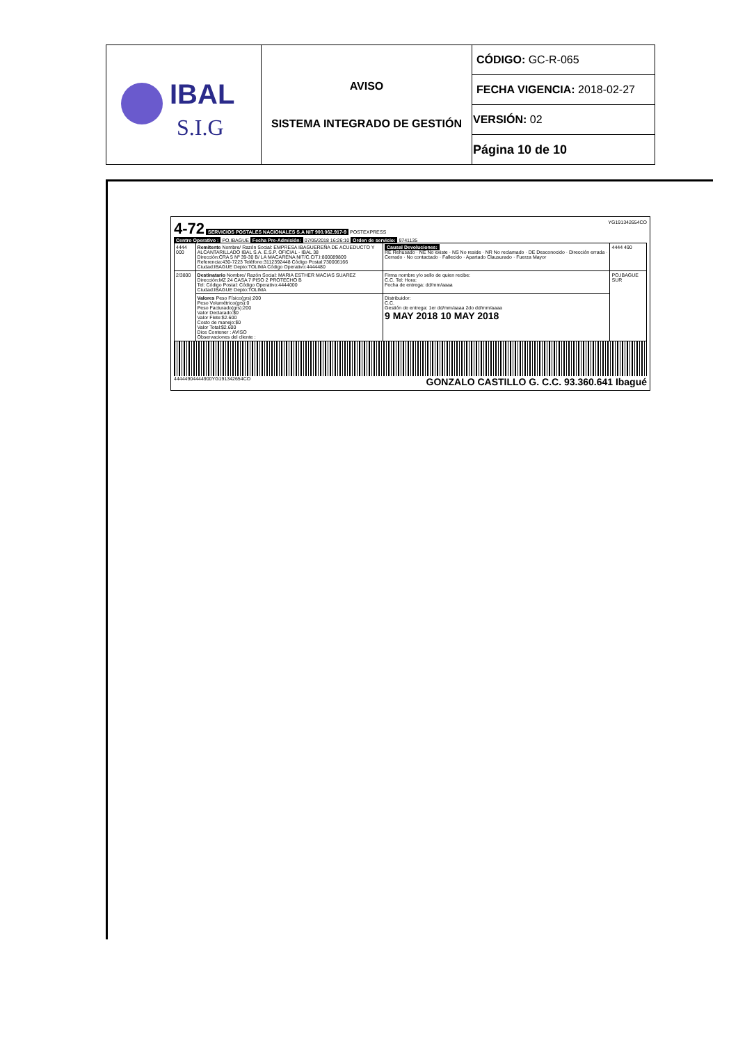| IBAL S.I.G | AVISO SISTEMA INTEGRADO DE GESTIÓN | CÓDIGO: GC-R-065 |
| | | FECHA VIGENCIA: 2018-02-27 |
| | | VERSIÓN: 02 |
| | | Página 10 de 10 |
4-72 SERVICIOS POSTALES NACIONALES S.A NIT 900.062.917-9 POSTEXPRESS YG191342654CO
Centro Operativo : PO.IBAGUE Fecha Pre-Admisión: 07/05/2018 16:26:10 Orden de servicio: 9741135
| 4444 000 | Remitente Nombre/ Razón Social: EMPRESA IBAGUEREÑA DE ACUEDUCTO Y ALCANTARILLADO IBAL S.A. E.S.P. OFICIAL - IBAL 38 Dirección:CRA 5 Nº 39-30 B/ LA MACARENA NIT/C.C/T.I:800089809 Referencia:430-7223 Teléfono:3112392448 Código Postal:730006166 Ciudad:IBAGUE Depto:TOLIMA Código Operativo:4444480 | Causal Devoluciones: RE Rehusado · NE No existe · NS No reside · NR No reclamado · DE Desconocido · Dirección errada · Cerrado · No contactado · Fallecido · Apartado Clausurado · Fuerza Mayor | 4444 490 |
| 2/3800 | Destinatario Nombre/ Razón Social: MARIA ESTHER MACIAS SUAREZ Dirección:MZ 24 CASA 7 PISO 2 PROTECHO B Tel: Código Postal: Código Operativo:4444000 Ciudad:IBAGUE Depto:TOLIMA | Firma nombre y/o sello de quien recibe: C.C. Tel: Hora: Fecha de entrega: dd/mm/aaaa | PO.IBAGUE SUR |
| | Valores Peso Físico(grs):200 Peso Volumétrico(grs):0 Peso Facturado(grs):200 Valor Declarado:$0 Valor Flete:$2.600 Costo de manejo:$0 Valor Total:$2.600 Dice Contener : AVISO Observaciones del cliente : | Distribuidor: C.C. Gestión de entrega: 1er dd/mm/aaaa 2do dd/mm/aaaa 9 MAY 2018 10 MAY 2018 | |
44444904444900YG191342654CO GONZALO CASTILLO G. C.C. 93.360.641 Ibagué